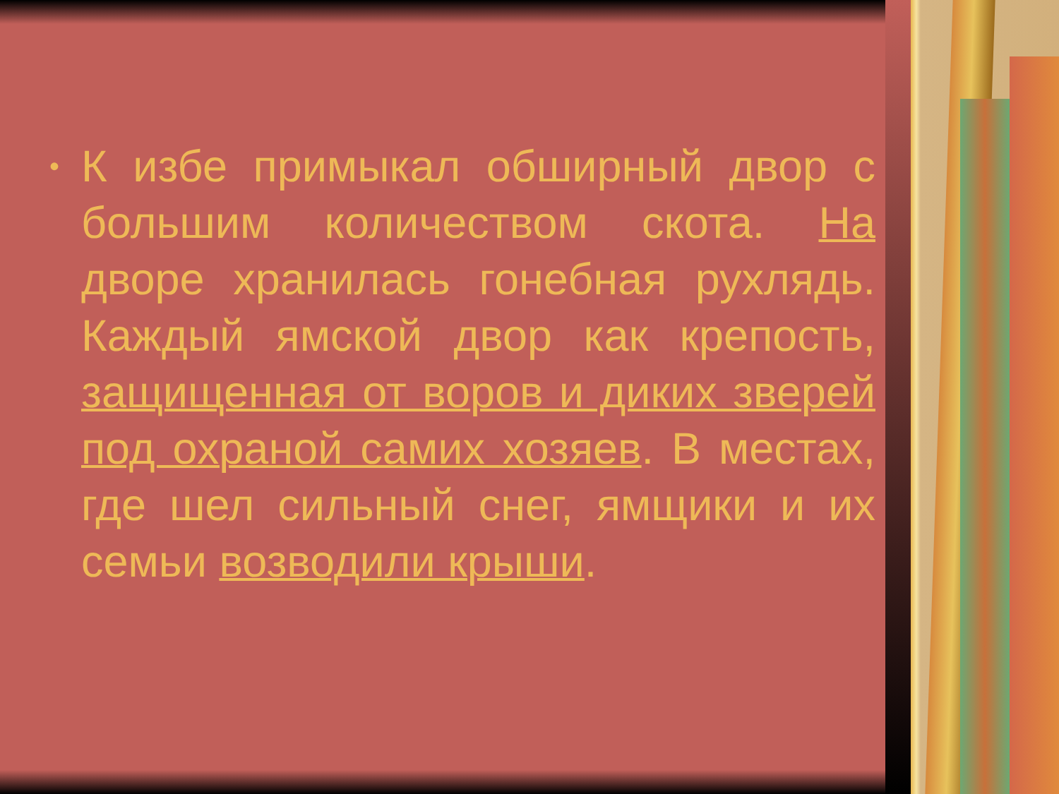• К избе примыкал обширный двор с большим количеством скота. На дворе хранилась гонебная рухлядь. Каждый ямской двор как крепость, защищенная от воров и диких зверей под охраной самих хозяев. В местах, где шел сильный снег, ямщики и их семьи возводили крыши.